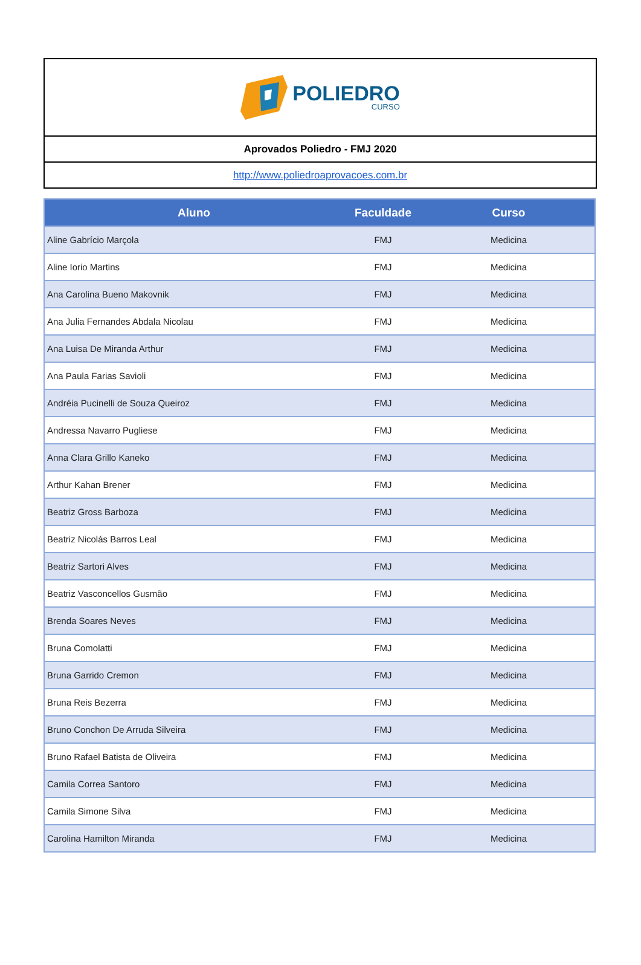POLIEDRO
CURSO
Aprovados Poliedro - FMJ 2020
http://www.poliedroaprovacoes.com.br
| Aluno | Faculdade | Curso |
| --- | --- | --- |
| Aline Gabrício Marçola | FMJ | Medicina |
| Aline Iorio Martins | FMJ | Medicina |
| Ana Carolina Bueno Makovnik | FMJ | Medicina |
| Ana Julia Fernandes Abdala Nicolau | FMJ | Medicina |
| Ana Luisa De Miranda Arthur | FMJ | Medicina |
| Ana Paula Farias Savioli | FMJ | Medicina |
| Andréia Pucinelli de Souza Queiroz | FMJ | Medicina |
| Andressa Navarro Pugliese | FMJ | Medicina |
| Anna Clara Grillo Kaneko | FMJ | Medicina |
| Arthur Kahan Brener | FMJ | Medicina |
| Beatriz Gross Barboza | FMJ | Medicina |
| Beatriz Nicolás Barros Leal | FMJ | Medicina |
| Beatriz Sartori Alves | FMJ | Medicina |
| Beatriz Vasconcellos Gusmão | FMJ | Medicina |
| Brenda Soares Neves | FMJ | Medicina |
| Bruna Comolatti | FMJ | Medicina |
| Bruna Garrido Cremon | FMJ | Medicina |
| Bruna Reis Bezerra | FMJ | Medicina |
| Bruno Conchon De Arruda Silveira | FMJ | Medicina |
| Bruno Rafael Batista de Oliveira | FMJ | Medicina |
| Camila Correa Santoro | FMJ | Medicina |
| Camila Simone Silva | FMJ | Medicina |
| Carolina Hamilton Miranda | FMJ | Medicina |